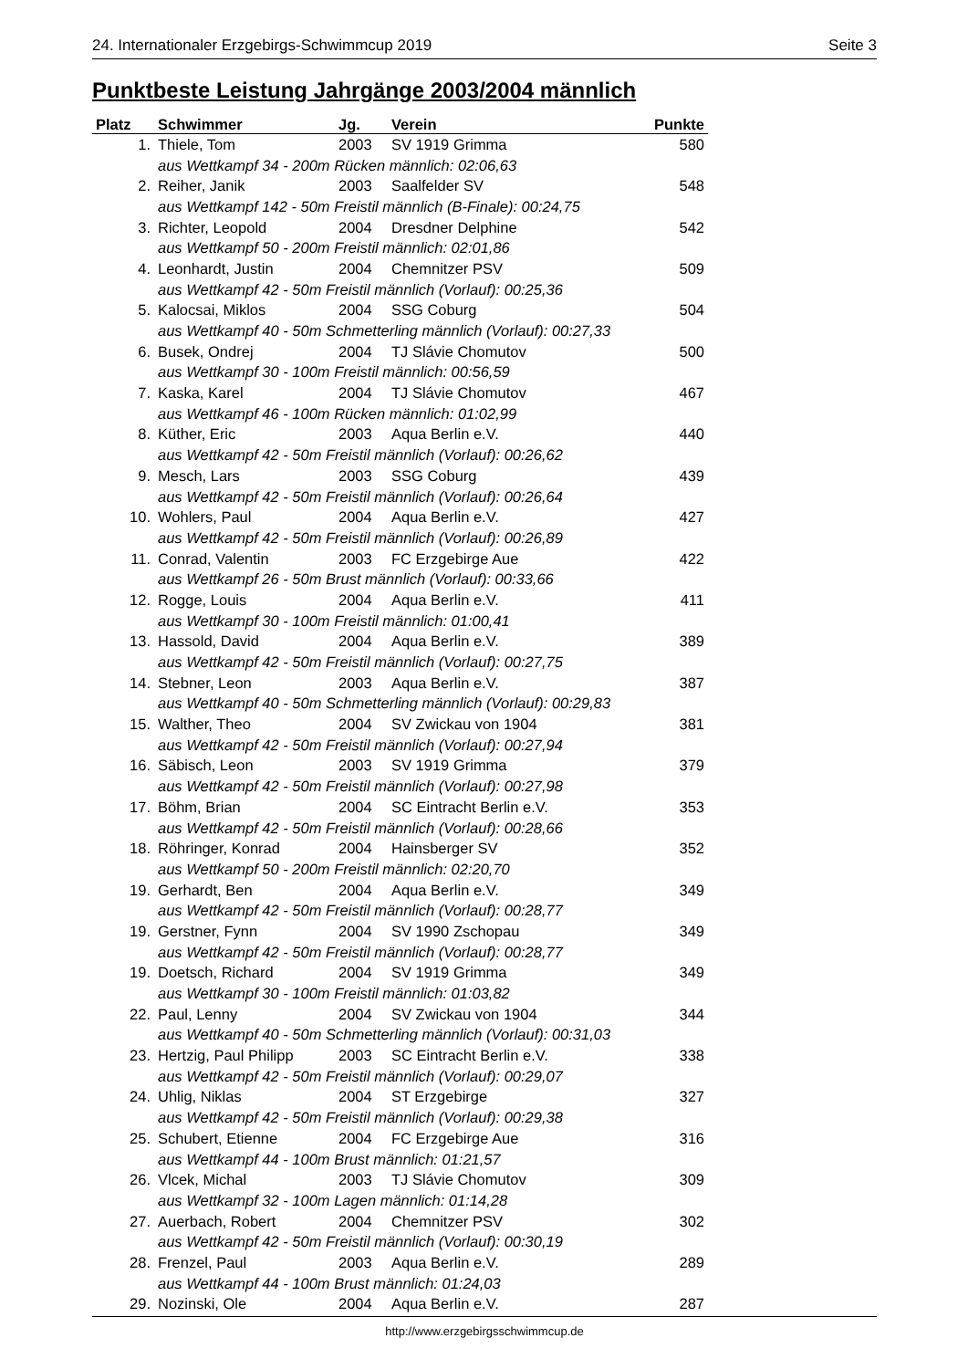24. Internationaler Erzgebirgs-Schwimmcup 2019 Seite 3
Punktbeste Leistung Jahrgänge 2003/2004 männlich
| Platz | Schwimmer | Jg. | Verein | Punkte |
| --- | --- | --- | --- | --- |
| 1. | Thiele, Tom | 2003 | SV 1919 Grimma | 580 |
| | aus Wettkampf 34 - 200m Rücken männlich: 02:06,63 | | | |
| 2. | Reiher, Janik | 2003 | Saalfelder SV | 548 |
| | aus Wettkampf 142 - 50m Freistil männlich (B-Finale): 00:24,75 | | | |
| 3. | Richter, Leopold | 2004 | Dresdner Delphine | 542 |
| | aus Wettkampf 50 - 200m Freistil männlich: 02:01,86 | | | |
| 4. | Leonhardt, Justin | 2004 | Chemnitzer PSV | 509 |
| | aus Wettkampf 42 - 50m Freistil männlich (Vorlauf): 00:25,36 | | | |
| 5. | Kalocsai, Miklos | 2004 | SSG Coburg | 504 |
| | aus Wettkampf 40 - 50m Schmetterling männlich (Vorlauf): 00:27,33 | | | |
| 6. | Busek, Ondrej | 2004 | TJ Slávie Chomutov | 500 |
| | aus Wettkampf 30 - 100m Freistil männlich: 00:56,59 | | | |
| 7. | Kaska, Karel | 2004 | TJ Slávie Chomutov | 467 |
| | aus Wettkampf 46 - 100m Rücken männlich: 01:02,99 | | | |
| 8. | Küther, Eric | 2003 | Aqua Berlin e.V. | 440 |
| | aus Wettkampf 42 - 50m Freistil männlich (Vorlauf): 00:26,62 | | | |
| 9. | Mesch, Lars | 2003 | SSG Coburg | 439 |
| | aus Wettkampf 42 - 50m Freistil männlich (Vorlauf): 00:26,64 | | | |
| 10. | Wohlers, Paul | 2004 | Aqua Berlin e.V. | 427 |
| | aus Wettkampf 42 - 50m Freistil männlich (Vorlauf): 00:26,89 | | | |
| 11. | Conrad, Valentin | 2003 | FC Erzgebirge Aue | 422 |
| | aus Wettkampf 26 - 50m Brust männlich (Vorlauf): 00:33,66 | | | |
| 12. | Rogge, Louis | 2004 | Aqua Berlin e.V. | 411 |
| | aus Wettkampf 30 - 100m Freistil männlich: 01:00,41 | | | |
| 13. | Hassold, David | 2004 | Aqua Berlin e.V. | 389 |
| | aus Wettkampf 42 - 50m Freistil männlich (Vorlauf): 00:27,75 | | | |
| 14. | Stebner, Leon | 2003 | Aqua Berlin e.V. | 387 |
| | aus Wettkampf 40 - 50m Schmetterling männlich (Vorlauf): 00:29,83 | | | |
| 15. | Walther, Theo | 2004 | SV Zwickau von 1904 | 381 |
| | aus Wettkampf 42 - 50m Freistil männlich (Vorlauf): 00:27,94 | | | |
| 16. | Säbisch, Leon | 2003 | SV 1919 Grimma | 379 |
| | aus Wettkampf 42 - 50m Freistil männlich (Vorlauf): 00:27,98 | | | |
| 17. | Böhm, Brian | 2004 | SC Eintracht Berlin e.V. | 353 |
| | aus Wettkampf 42 - 50m Freistil männlich (Vorlauf): 00:28,66 | | | |
| 18. | Röhringer, Konrad | 2004 | Hainsberger SV | 352 |
| | aus Wettkampf 50 - 200m Freistil männlich: 02:20,70 | | | |
| 19. | Gerhardt, Ben | 2004 | Aqua Berlin e.V. | 349 |
| | aus Wettkampf 42 - 50m Freistil männlich (Vorlauf): 00:28,77 | | | |
| 19. | Gerstner, Fynn | 2004 | SV 1990 Zschopau | 349 |
| | aus Wettkampf 42 - 50m Freistil männlich (Vorlauf): 00:28,77 | | | |
| 19. | Doetsch, Richard | 2004 | SV 1919 Grimma | 349 |
| | aus Wettkampf 30 - 100m Freistil männlich: 01:03,82 | | | |
| 22. | Paul, Lenny | 2004 | SV Zwickau von 1904 | 344 |
| | aus Wettkampf 40 - 50m Schmetterling männlich (Vorlauf): 00:31,03 | | | |
| 23. | Hertzig, Paul Philipp | 2003 | SC Eintracht Berlin e.V. | 338 |
| | aus Wettkampf 42 - 50m Freistil männlich (Vorlauf): 00:29,07 | | | |
| 24. | Uhlig, Niklas | 2004 | ST Erzgebirge | 327 |
| | aus Wettkampf 42 - 50m Freistil männlich (Vorlauf): 00:29,38 | | | |
| 25. | Schubert, Etienne | 2004 | FC Erzgebirge Aue | 316 |
| | aus Wettkampf 44 - 100m Brust männlich: 01:21,57 | | | |
| 26. | Vlcek, Michal | 2003 | TJ Slávie Chomutov | 309 |
| | aus Wettkampf 32 - 100m Lagen männlich: 01:14,28 | | | |
| 27. | Auerbach, Robert | 2004 | Chemnitzer PSV | 302 |
| | aus Wettkampf 42 - 50m Freistil männlich (Vorlauf): 00:30,19 | | | |
| 28. | Frenzel, Paul | 2003 | Aqua Berlin e.V. | 289 |
| | aus Wettkampf 44 - 100m Brust männlich: 01:24,03 | | | |
| 29. | Nozinski, Ole | 2004 | Aqua Berlin e.V. | 287 |
http://www.erzgebirgsschwimmcup.de